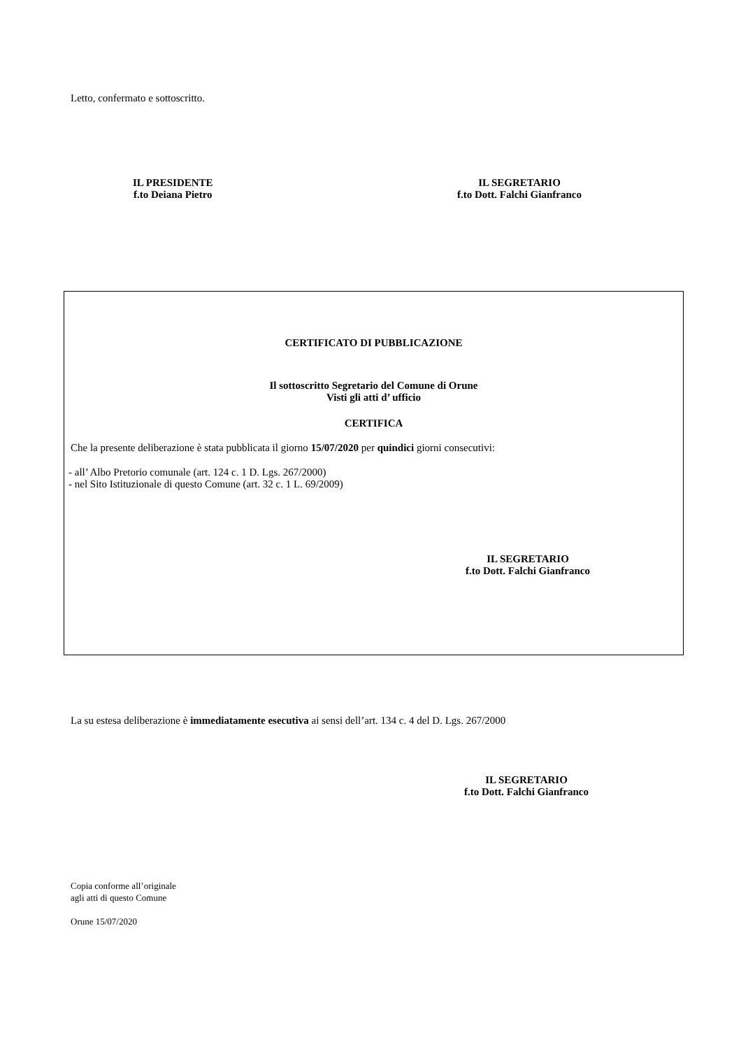Letto, confermato e sottoscritto.
IL PRESIDENTE
f.to Deiana Pietro
IL SEGRETARIO
f.to Dott. Falchi Gianfranco
CERTIFICATO DI PUBBLICAZIONE
Il sottoscritto Segretario del Comune di Orune
Visti gli atti d’ ufficio
CERTIFICA
Che la presente deliberazione è stata pubblicata il giorno 15/07/2020 per quindici giorni consecutivi:
- all’ Albo Pretorio comunale (art. 124 c. 1 D. Lgs. 267/2000)
- nel Sito Istituzionale di questo Comune (art. 32 c. 1 L. 69/2009)
IL SEGRETARIO
f.to Dott. Falchi Gianfranco
La su estesa deliberazione è immediatamente esecutiva ai sensi dell’art. 134 c. 4 del D. Lgs. 267/2000
IL SEGRETARIO
f.to Dott. Falchi Gianfranco
Copia conforme all’originale
agli atti di questo Comune
Orune 15/07/2020